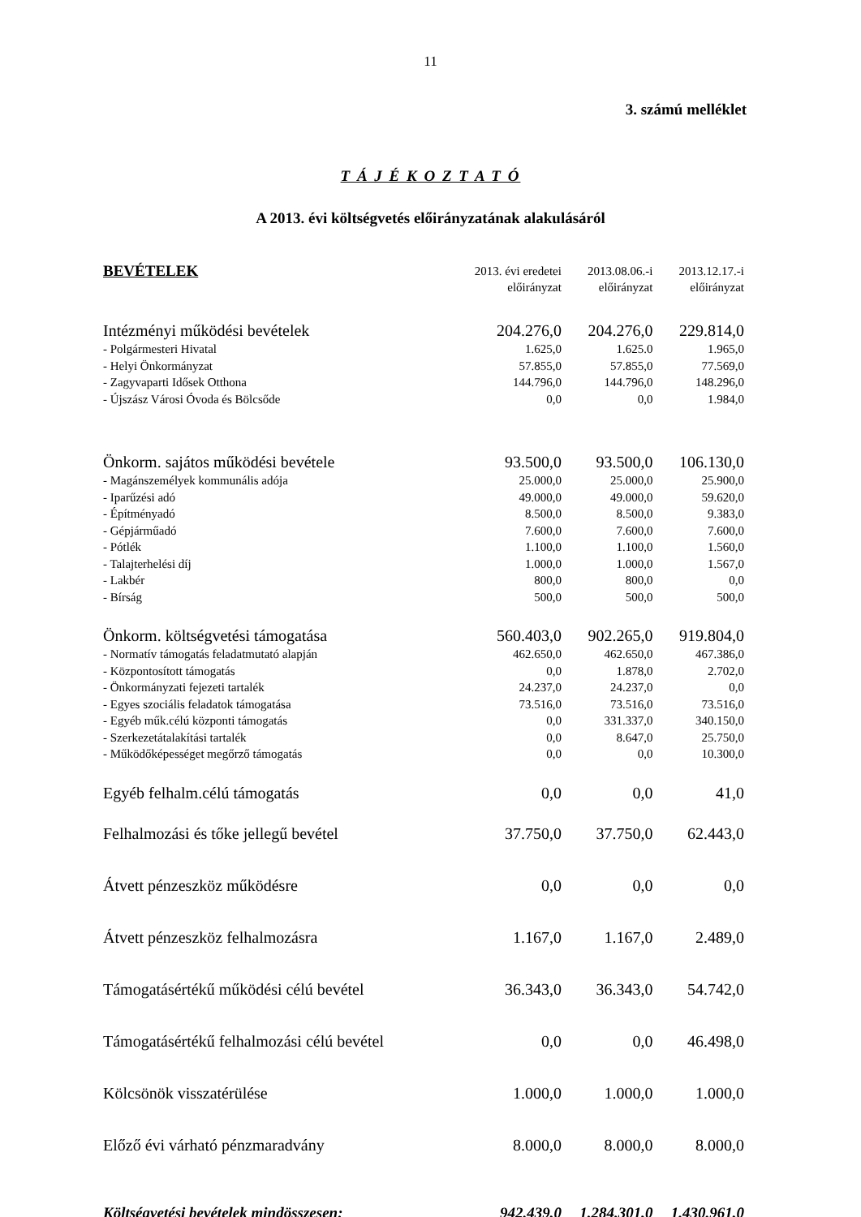11
3. számú melléklet
T Á J É K O Z T A T Ó
A 2013. évi költségvetés előirányzatának alakulásáról
| BEVÉTELEK | 2013. évi eredetei előirányzat | 2013.08.06.-i előirányzat | 2013.12.17.-i előirányzat |
| --- | --- | --- | --- |
| Intézményi működési bevételek | 204.276,0 | 204.276,0 | 229.814,0 |
| - Polgármesteri Hivatal | 1.625,0 | 1.625.0 | 1.965,0 |
| - Helyi Önkormányzat | 57.855,0 | 57.855,0 | 77.569,0 |
| - Zagyvaparti Idősek Otthona | 144.796,0 | 144.796,0 | 148.296,0 |
| - Újszász Városi Óvoda és Bölcsőde | 0,0 | 0,0 | 1.984,0 |
| Önkorm. sajátos működési bevétele | 93.500,0 | 93.500,0 | 106.130,0 |
| - Magánszemélyek kommunális adója | 25.000,0 | 25.000,0 | 25.900,0 |
| - Iparűzési adó | 49.000,0 | 49.000,0 | 59.620,0 |
| - Építményadó | 8.500,0 | 8.500,0 | 9.383,0 |
| - Gépjárműadó | 7.600,0 | 7.600,0 | 7.600,0 |
| - Pótlék | 1.100,0 | 1.100,0 | 1.560,0 |
| - Talajterhelési díj | 1.000,0 | 1.000,0 | 1.567,0 |
| - Lakbér | 800,0 | 800,0 | 0,0 |
| - Bírság | 500,0 | 500,0 | 500,0 |
| Önkorm. költségvetési támogatása | 560.403,0 | 902.265,0 | 919.804,0 |
| - Normatív támogatás feladatmutató alapján | 462.650,0 | 462.650,0 | 467.386,0 |
| - Központosított támogatás | 0,0 | 1.878,0 | 2.702,0 |
| - Önkormányzati fejezeti tartalék | 24.237,0 | 24.237,0 | 0,0 |
| - Egyes szociális feladatok támogatása | 73.516,0 | 73.516,0 | 73.516,0 |
| - Egyéb műk.célú központi támogatás | 0,0 | 331.337,0 | 340.150,0 |
| - Szerkezetátalakítási tartalék | 0,0 | 8.647,0 | 25.750,0 |
| - Működőképességet megőrző támogatás | 0,0 | 0,0 | 10.300,0 |
| Egyéb felhalm.célú támogatás | 0,0 | 0,0 | 41,0 |
| Felhalmozási és tőke jellegű bevétel | 37.750,0 | 37.750,0 | 62.443,0 |
| Átvett pénzeszköz működésre | 0,0 | 0,0 | 0,0 |
| Átvett pénzeszköz felhalmozásra | 1.167,0 | 1.167,0 | 2.489,0 |
| Támogatásértékű működési célú bevétel | 36.343,0 | 36.343,0 | 54.742,0 |
| Támogatásértékű felhalmozási célú bevétel | 0,0 | 0,0 | 46.498,0 |
| Kölcsönök visszatérülése | 1.000,0 | 1.000,0 | 1.000,0 |
| Előző évi várható pénzmaradvány | 8.000,0 | 8.000,0 | 8.000,0 |
| Költségvetési bevételek mindösszesen: | 942.439,0 | 1.284.301,0 | 1.430.961,0 |